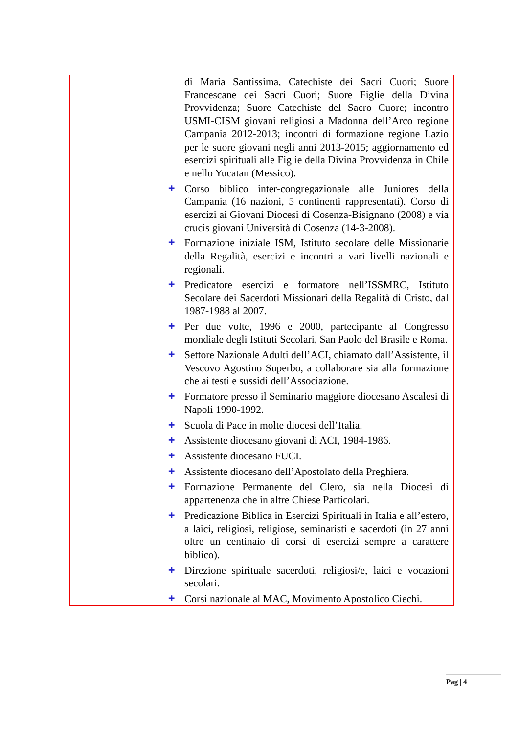| | di Maria Santissima, Catechiste dei Sacri Cuori; Suore Francescane dei Sacri Cuori; Suore Figlie della Divina Provvidenza; Suore Catechiste del Sacro Cuore; incontro USMI-CISM giovani religiosi a Madonna dell’Arco regione Campania 2012-2013; incontri di formazione regione Lazio per le suore giovani negli anni 2013-2015; aggiornamento ed esercizi spirituali alle Figlie della Divina Provvidenza in Chile e nello Yucatan (Messico). ✚ Corso biblico inter-congregazionale alle Juniores della Campania (16 nazioni, 5 continenti rappresentati). Corso di esercizi ai Giovani Diocesi di Cosenza-Bisignano (2008) e via crucis giovani Università di Cosenza (14-3-2008). ✚ Formazione iniziale ISM, Istituto secolare delle Missionarie della Regalità, esercizi e incontri a vari livelli nazionali e regionali. ✚ Predicatore esercizi e formatore nell’ISSMRC, Istituto Secolare dei Sacerdoti Missionari della Regalità di Cristo, dal 1987-1988 al 2007. ✚ Per due volte, 1996 e 2000, partecipante al Congresso mondiale degli Istituti Secolari, San Paolo del Brasile e Roma. ✚ Settore Nazionale Adulti dell’ACI, chiamato dall’Assistente, il Vescovo Agostino Superbo, a collaborare sia alla formazione che ai testi e sussidi dell’Associazione. ✚ Formatore presso il Seminario maggiore diocesano Ascalesi di Napoli 1990-1992. ✚ Scuola di Pace in molte diocesi dell’Italia. ✚ Assistente diocesano giovani di ACI, 1984-1986. ✚ Assistente diocesano FUCI. ✚ Assistente diocesano dell’Apostolato della Preghiera. ✚ Formazione Permanente del Clero, sia nella Diocesi di appartenenza che in altre Chiese Particolari. ✚ Predicazione Biblica in Esercizi Spirituali in Italia e all’estero, a laici, religiosi, religiose, seminaristi e sacerdoti (in 27 anni oltre un centinaio di corsi di esercizi sempre a carattere biblico). ✚ Direzione spirituale sacerdoti, religiosi/e, laici e vocazioni secolari. ✚ Corsi nazionale al MAC, Movimento Apostolico Ciechi. |
Pag | 4